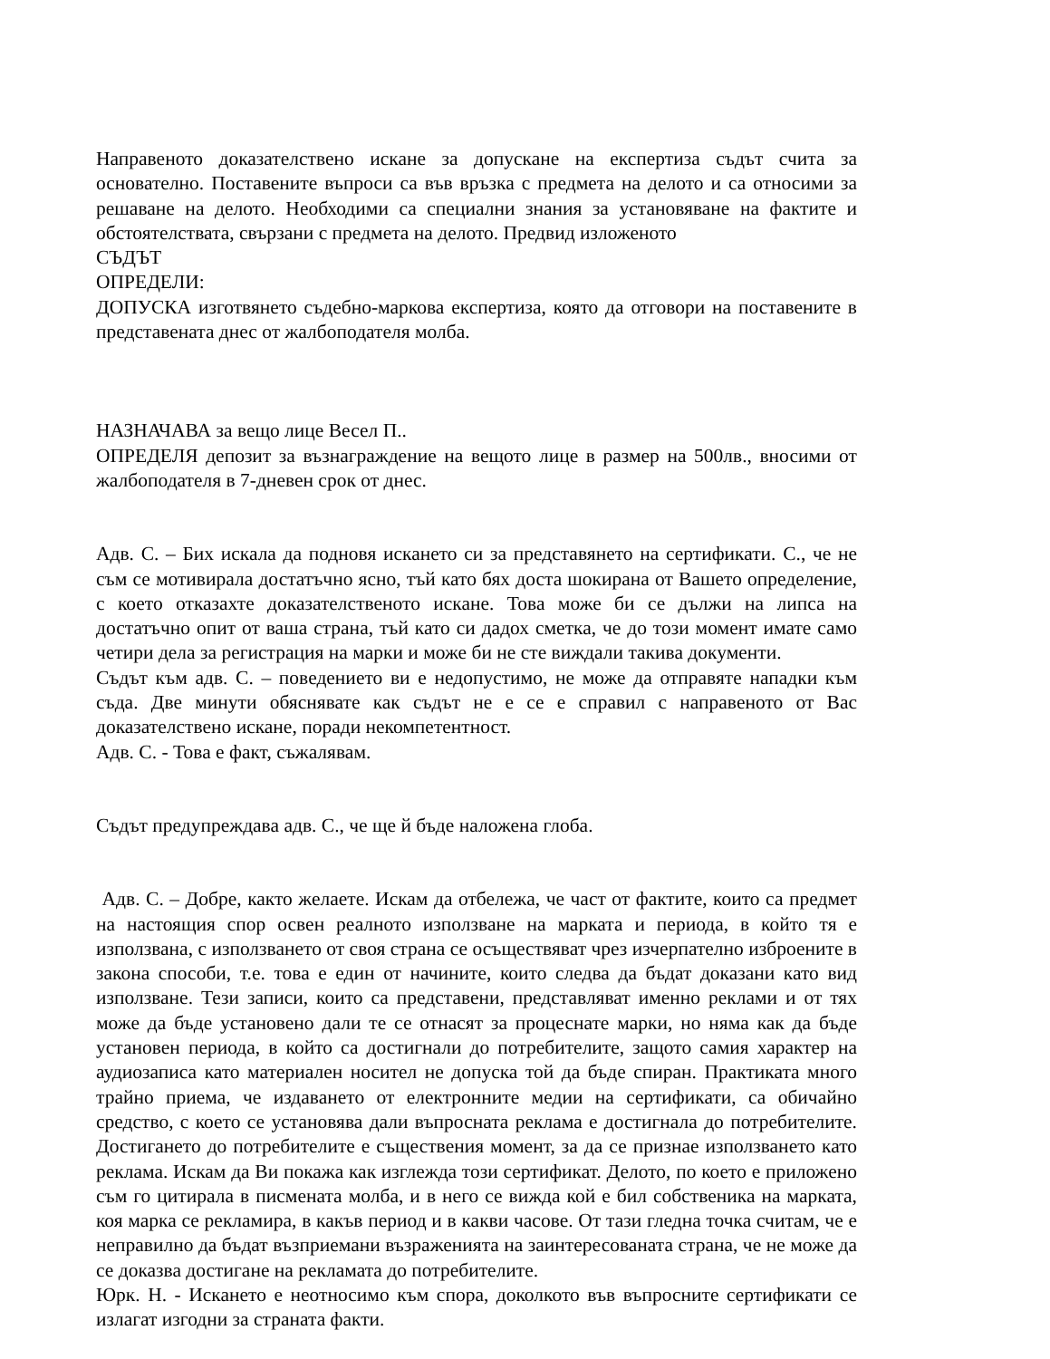Направеното доказателствено искане за допускане на експертиза съдът счита за основателно. Поставените въпроси са във връзка с предмета на делото и са относими за решаване на делото. Необходими са специални знания за установяване на фактите и обстоятелствата, свързани с предмета на делото. Предвид изложеното
СЪДЪТ
ОПРЕДЕЛИ:
ДОПУСКА изготвянето съдебно-маркова експертиза, която да отговори на поставените в представената днес от жалбоподателя молба.
НАЗНАЧАВА за вещо лице Весел П..
ОПРЕДЕЛЯ депозит за възнаграждение на вещото лице в размер на 500лв., вносими от жалбоподателя в 7-дневен срок от днес.
Адв. С. – Бих искала да подновя искането си за представянето на сертификати. С., че не съм се мотивирала достатъчно ясно, тъй като бях доста шокирана от Вашето определение, с което отказахте доказателственото искане. Това може би се дължи на липса на достатъчно опит от ваша страна, тъй като си дадох сметка, че до този момент имате само четири дела за регистрация на марки и може би не сте виждали такива документи.
Съдът към адв. С. – поведението ви е недопустимо, не може да отправяте нападки към съда. Две минути обяснявате как съдът не е се е справил с направеното от Вас доказателствено искане, поради некомпетентност.
Адв. С. - Това е факт, съжалявам.
Съдът предупреждава адв. С., че ще й бъде наложена глоба.
Адв. С. – Добре, както желаете. Искам да отбележа, че част от фактите, които са предмет на настоящия спор освен реалното използване на марката и периода, в който тя е използвана, с използването от своя страна се осъществяват чрез изчерпателно изброените в закона способи, т.е. това е един от начините, които следва да бъдат доказани като вид използване. Тези записи, които са представени, представляват именно реклами и от тях може да бъде установено дали те се отнасят за процеснате марки, но няма как да бъде установен периода, в който са достигнали до потребителите, защото самия характер на аудиозаписа като материален носител не допуска той да бъде спиран. Практиката много трайно приема, че издаването от електронните медии на сертификати, са обичайно средство, с което се установява дали въпросната реклама е достигнала до потребителите. Достигането до потребителите е съществения момент, за да се признае използването като реклама. Искам да Ви покажа как изглежда този сертификат. Делото, по което е приложено съм го цитирала в писмената молба, и в него се вижда кой е бил собственика на марката, коя марка се рекламира, в какъв период и в какви часове. От тази гледна точка считам, че е неправилно да бъдат възприемани възраженията на заинтересованата страна, че не може да се доказва достигане на рекламата до потребителите.
Юрк. Н. - Искането е неотносимо към спора, доколкото във въпросните сертификати се излагат изгодни за страната факти.